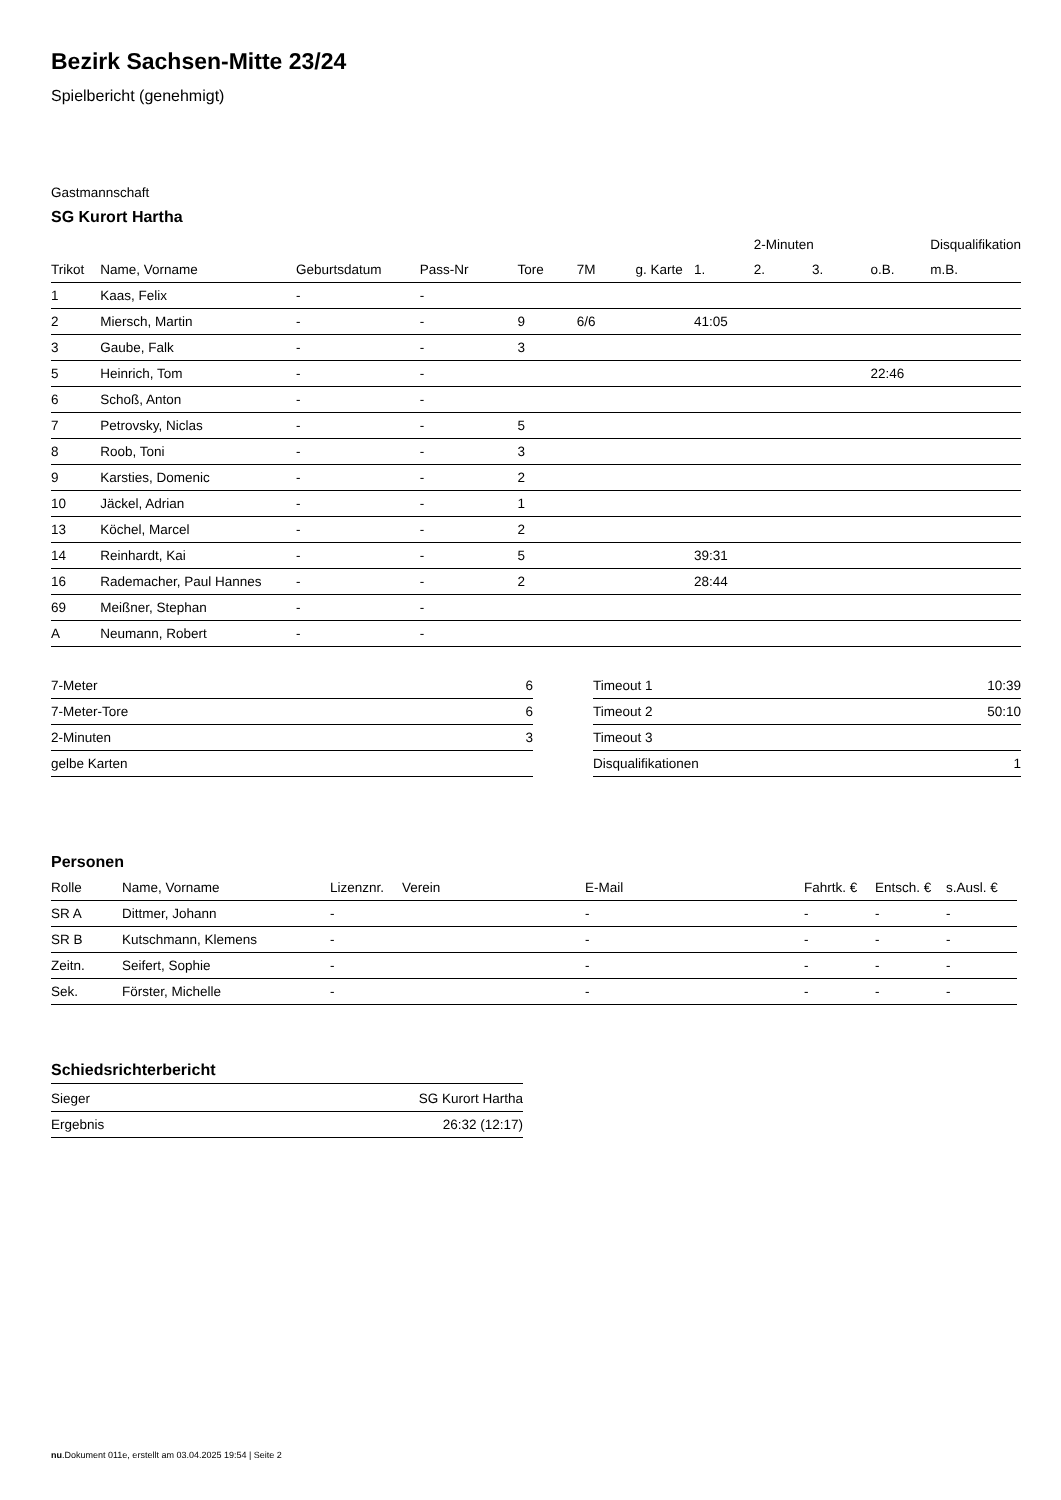Bezirk Sachsen-Mitte 23/24
Spielbericht (genehmigt)
Gastmannschaft
SG Kurort Hartha
| | | | | | | | | 2-Minuten | | | Disqualifikation |
| --- | --- | --- | --- | --- | --- | --- | --- | --- | --- | --- | --- |
| Trikot | Name, Vorname | Geburtsdatum | Pass-Nr | Tore | 7M | g. Karte | 1. | 2. | 3. | o.B. | m.B. |
| 1 | Kaas, Felix | - | - | | | | | | | | |
| 2 | Miersch, Martin | - | - | 9 | 6/6 | | 41:05 | | | | |
| 3 | Gaube, Falk | - | - | 3 | | | | | | | |
| 5 | Heinrich, Tom | - | - | | | | | | | 22:46 | |
| 6 | Schoß, Anton | - | - | | | | | | | | |
| 7 | Petrovsky, Niclas | - | - | 5 | | | | | | | |
| 8 | Roob, Toni | - | - | 3 | | | | | | | |
| 9 | Karsties, Domenic | - | - | 2 | | | | | | | |
| 10 | Jäckel, Adrian | - | - | 1 | | | | | | | |
| 13 | Köchel, Marcel | - | - | 2 | | | | | | | |
| 14 | Reinhardt, Kai | - | - | 5 | | | 39:31 | | | | |
| 16 | Rademacher, Paul Hannes | - | - | 2 | | | 28:44 | | | | |
| 69 | Meißner, Stephan | - | - | | | | | | | | |
| A | Neumann, Robert | - | - | | | | | | | | |
| 7-Meter | 6 |
| 7-Meter-Tore | 6 |
| 2-Minuten | 3 |
| gelbe Karten | |
| Timeout 1 | 10:39 |
| Timeout 2 | 50:10 |
| Timeout 3 | |
| Disqualifikationen | 1 |
Personen
| Rolle | Name, Vorname | Lizenznr. | Verein | E-Mail | Fahrtk. € | Entsch. € | s.Ausl. € |
| --- | --- | --- | --- | --- | --- | --- | --- |
| SR A | Dittmer, Johann | - | | - | - | - | - |
| SR B | Kutschmann, Klemens | - | | - | - | - | - |
| Zeitn. | Seifert, Sophie | - | | - | - | - | - |
| Sek. | Förster, Michelle | - | | - | - | - | - |
Schiedsrichterbericht
| Sieger | SG Kurort Hartha |
| Ergebnis | 26:32 (12:17) |
nu.Dokument 011e, erstellt am 03.04.2025 19:54 | Seite 2